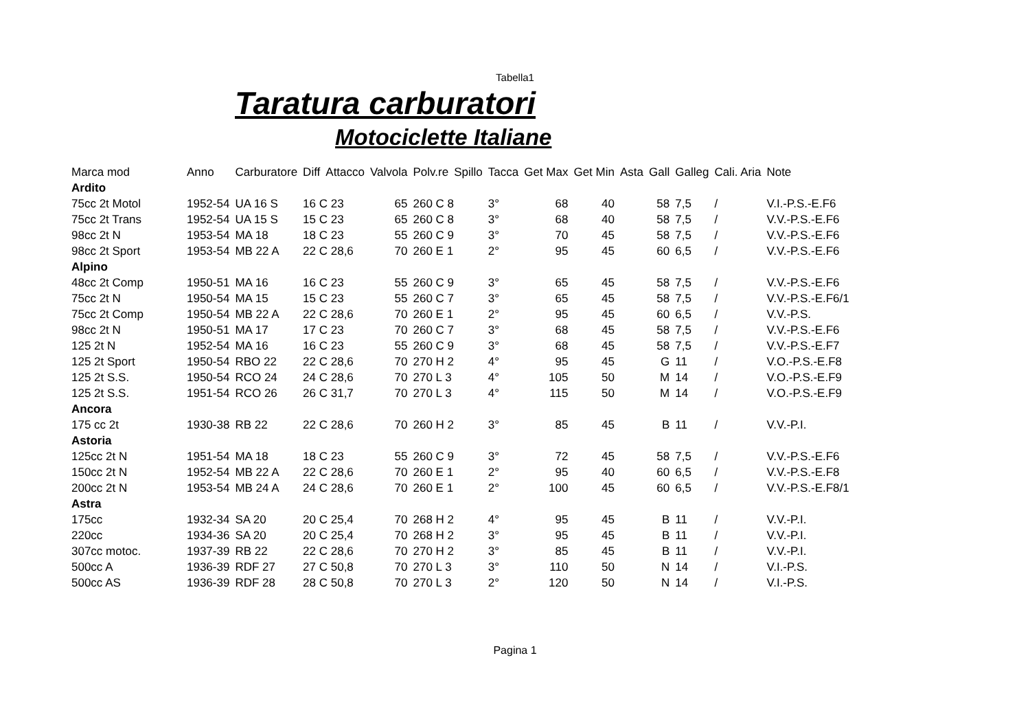Tabella1
Taratura carburatori
Motociclette Italiane
| Marca mod | Anno | Carburatore | Diff | Attacco | Valvola | Polv.re | Spillo | Tacca | Get Max | Get Min | Asta | Gall | Galleg | Cali. Aria | Note |
| --- | --- | --- | --- | --- | --- | --- | --- | --- | --- | --- | --- | --- | --- | --- | --- |
| Ardito | | | | | | | | | | | | | | | |
| 75cc 2t Motol | 1952-54 | UA 16 S | 16 C 23 | | 65 | 260 C 8 | | 3° | 68 | 40 | 58 | | 7,5 | / | V.I.-P.S.-E.F6 |
| 75cc 2t Trans | 1952-54 | UA 15 S | 15 C 23 | | 65 | 260 C 8 | | 3° | 68 | 40 | 58 | | 7,5 | / | V.V.-P.S.-E.F6 |
| 98cc 2t N | 1953-54 | MA 18 | 18 C 23 | | 55 | 260 C 9 | | 3° | 70 | 45 | 58 | | 7,5 | / | V.V.-P.S.-E.F6 |
| 98cc 2t Sport | 1953-54 | MB 22 A | 22 C 28,6 | | 70 | 260 E 1 | | 2° | 95 | 45 | 60 | | 6,5 | / | V.V.-P.S.-E.F6 |
| Alpino | | | | | | | | | | | | | | | |
| 48cc 2t Comp | 1950-51 | MA 16 | 16 C 23 | | 55 | 260 C 9 | | 3° | 65 | 45 | 58 | | 7,5 | / | V.V.-P.S.-E.F6 |
| 75cc 2t N | 1950-54 | MA 15 | 15 C 23 | | 55 | 260 C 7 | | 3° | 65 | 45 | 58 | | 7,5 | / | V.V.-P.S.-E.F6/1 |
| 75cc 2t Comp | 1950-54 | MB 22 A | 22 C 28,6 | | 70 | 260 E 1 | | 2° | 95 | 45 | 60 | | 6,5 | / | V.V.-P.S. |
| 98cc 2t N | 1950-51 | MA 17 | 17 C 23 | | 70 | 260 C 7 | | 3° | 68 | 45 | 58 | | 7,5 | / | V.V.-P.S.-E.F6 |
| 125 2t N | 1952-54 | MA 16 | 16 C 23 | | 55 | 260 C 9 | | 3° | 68 | 45 | 58 | | 7,5 | / | V.V.-P.S.-E.F7 |
| 125 2t Sport | 1950-54 | RBO 22 | 22 C 28,6 | | 70 | 270 H 2 | | 4° | 95 | 45 | G | | 11 | / | V.O.-P.S.-E.F8 |
| 125 2t S.S. | 1950-54 | RCO 24 | 24 C 28,6 | | 70 | 270 L 3 | | 4° | 105 | 50 | M | | 14 | / | V.O.-P.S.-E.F9 |
| 125 2t S.S. | 1951-54 | RCO 26 | 26 C 31,7 | | 70 | 270 L 3 | | 4° | 115 | 50 | M | | 14 | / | V.O.-P.S.-E.F9 |
| Ancora | | | | | | | | | | | | | | | |
| 175 cc 2t | 1930-38 | RB 22 | 22 C 28,6 | | 70 | 260 H 2 | | 3° | 85 | 45 | B | | 11 | / | V.V.-P.I. |
| Astoria | | | | | | | | | | | | | | | |
| 125cc 2t N | 1951-54 | MA 18 | 18 C 23 | | 55 | 260 C 9 | | 3° | 72 | 45 | 58 | | 7,5 | / | V.V.-P.S.-E.F6 |
| 150cc 2t N | 1952-54 | MB 22 A | 22 C 28,6 | | 70 | 260 E 1 | | 2° | 95 | 40 | 60 | | 6,5 | / | V.V.-P.S.-E.F8 |
| 200cc 2t N | 1953-54 | MB 24 A | 24 C 28,6 | | 70 | 260 E 1 | | 2° | 100 | 45 | 60 | | 6,5 | / | V.V.-P.S.-E.F8/1 |
| Astra | | | | | | | | | | | | | | | |
| 175cc | 1932-34 | SA 20 | 20 C 25,4 | | 70 | 268 H 2 | | 4° | 95 | 45 | B | | 11 | / | V.V.-P.I. |
| 220cc | 1934-36 | SA 20 | 20 C 25,4 | | 70 | 268 H 2 | | 3° | 95 | 45 | B | | 11 | / | V.V.-P.I. |
| 307cc motoc. | 1937-39 | RB 22 | 22 C 28,6 | | 70 | 270 H 2 | | 3° | 85 | 45 | B | | 11 | / | V.V.-P.I. |
| 500cc A | 1936-39 | RDF 27 | 27 C 50,8 | | 70 | 270 L 3 | | 3° | 110 | 50 | N | | 14 | / | V.I.-P.S. |
| 500cc AS | 1936-39 | RDF 28 | 28 C 50,8 | | 70 | 270 L 3 | | 2° | 120 | 50 | N | | 14 | / | V.I.-P.S. |
Pagina 1